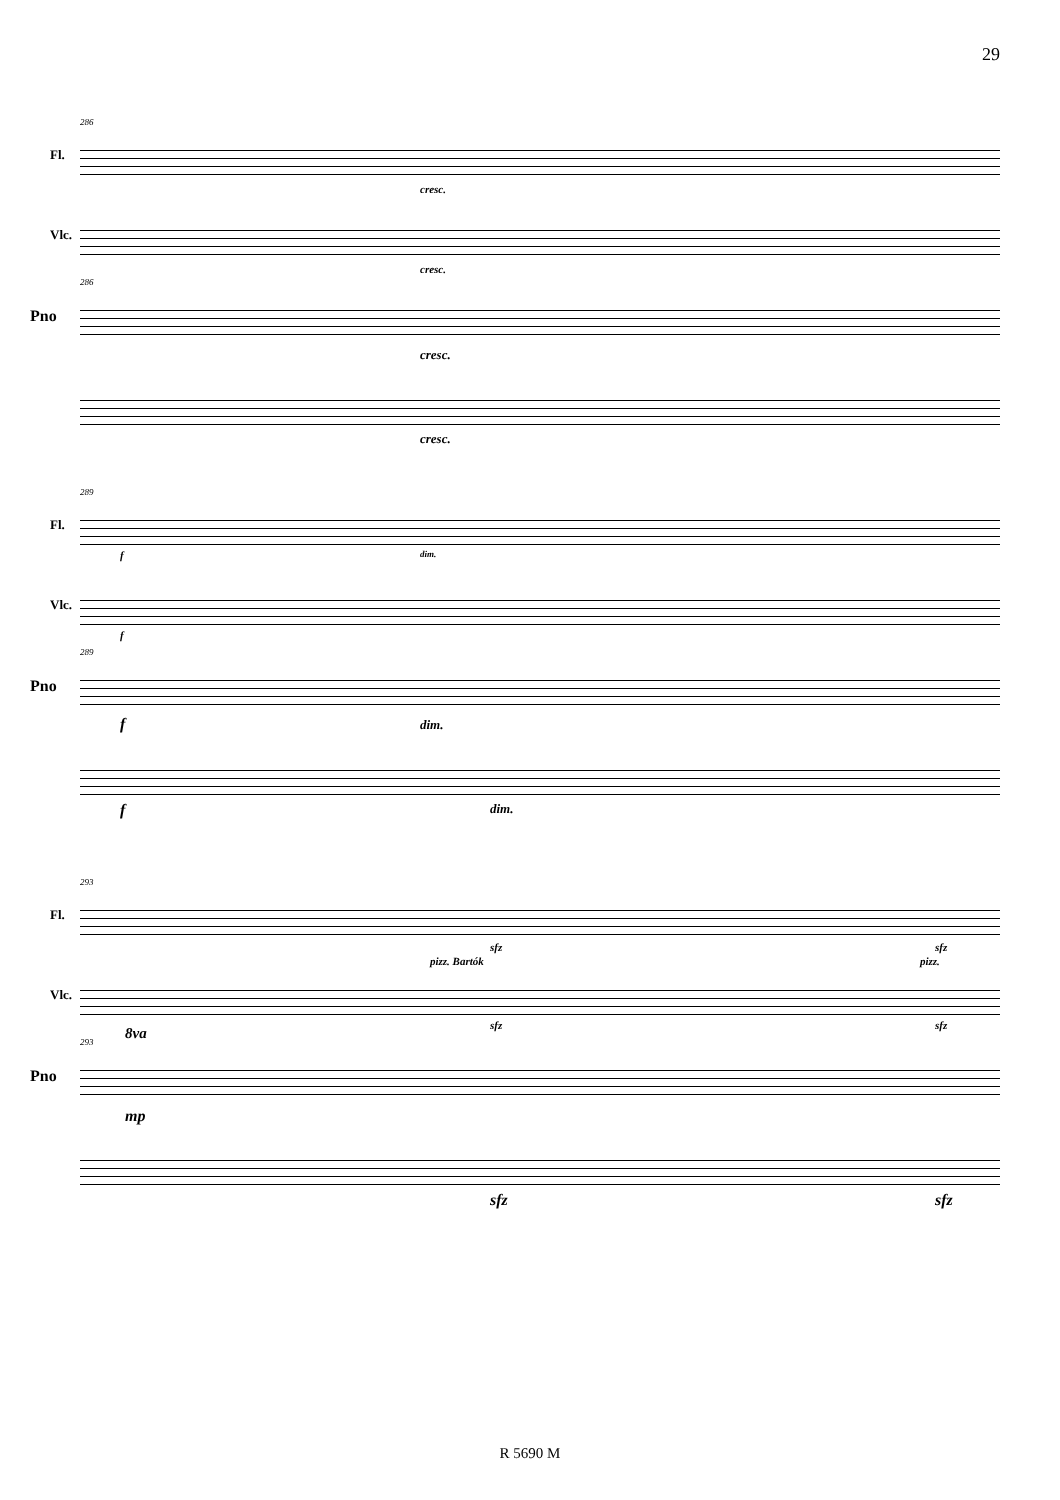29
286
Fl.
cresc.
Vlc.
cresc.
286
Pno
cresc.
cresc.
289
Fl.
f dim.
Vlc.
f
289
Pno
f dim.
f dim.
293
Fl.
sfz sfz
Vlc.
pizz. Bartók pizz.
sfz sfz
8va 293
Pno
mp
sfz sfz
R 5690 M